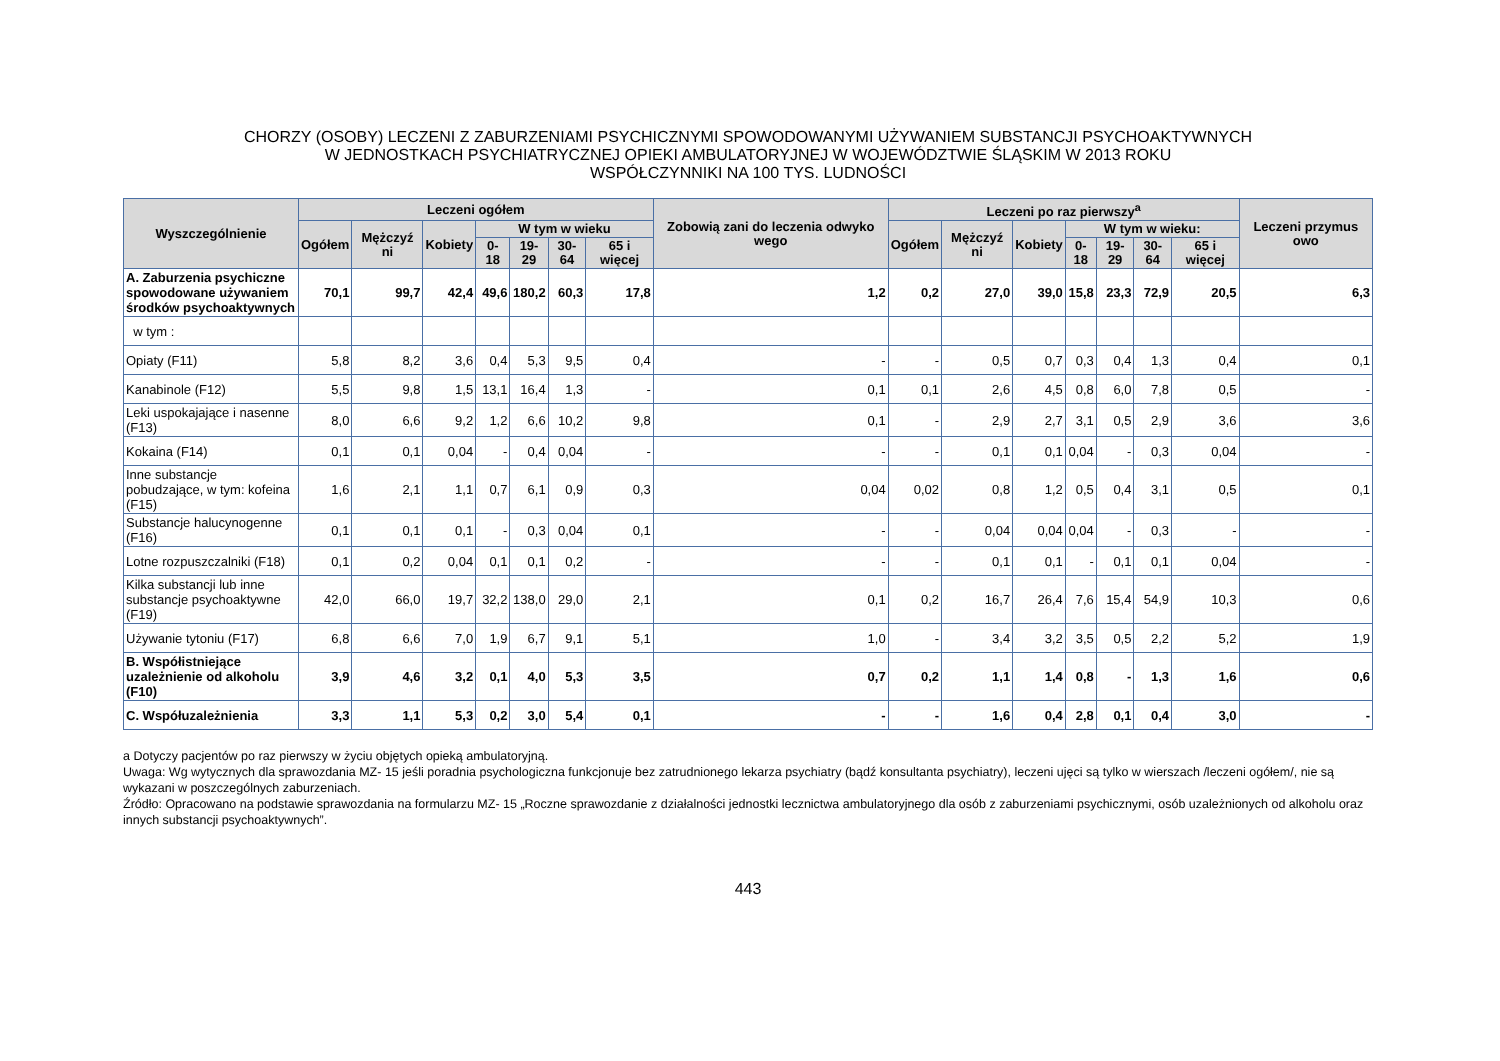CHORZY (OSOBY) LECZENI Z ZABURZENIAMI PSYCHICZNYMI SPOWODOWANYMI UŻYWANIEM SUBSTANCJI PSYCHOAKTYWNYCH
W JEDNOSTKACH PSYCHIATRYCZNEJ OPIEKI AMBULATORYJNEJ W WOJEWÓDZTWIE ŚLĄSKIM W 2013 ROKU
WSPÓŁCZYNNIKI NA 100 TYS. LUDNOŚCI
| Wyszczególnienie | Leczeni ogółem | | | | | | | Zobowią zani do leczenia odwyko wego | Leczeni po raz pierwszy<sup>a</sup> | | | | | | | Leczeni przymus owo |
| --- | --- | --- | --- | --- | --- | --- | --- | --- | --- | --- | --- | --- | --- | --- | --- | --- |
| | Ogółem | Mężczyź ni | Kobiety | W tym w wieku | | | | | Ogółem | Mężczyź ni | Kobiety | W tym w wieku: | | | | |
| | | | | 0- 18 | 19-29 | 30-64 | 65 i więcej | | | | | 0-18 | 19-29 | 30-64 | 65 i więcej | |
| A. Zaburzenia psychiczne spowodowane używaniem środków psychoaktywnych | 70,1 | 99,7 | 42,4 | 49,6 | 180,2 | 60,3 | 17,8 | 1,2 | 0,2 | 27,0 | 39,0 | 15,8 | 23,3 | 72,9 | 20,5 | 6,3 |
| w tym : | | | | | | | | | | | | | | | | |
| Opiaty (F11) | 5,8 | 8,2 | 3,6 | 0,4 | 5,3 | 9,5 | 0,4 | - | - | 0,5 | 0,7 | 0,3 | 0,4 | 1,3 | 0,4 | 0,1 |
| Kanabinole (F12) | 5,5 | 9,8 | 1,5 | 13,1 | 16,4 | 1,3 | - | 0,1 | 0,1 | 2,6 | 4,5 | 0,8 | 6,0 | 7,8 | 0,5 | - |
| Leki uspokajające i nasenne (F13) | 8,0 | 6,6 | 9,2 | 1,2 | 6,6 | 10,2 | 9,8 | 0,1 | - | 2,9 | 2,7 | 3,1 | 0,5 | 2,9 | 3,6 | 3,6 |
| Kokaina (F14) | 0,1 | 0,1 | 0,04 | - | 0,4 | 0,04 | - | - | - | 0,1 | 0,1 | 0,04 | - | 0,3 | 0,04 | - |
| Inne substancje pobudzające, w tym: kofeina (F15) | 1,6 | 2,1 | 1,1 | 0,7 | 6,1 | 0,9 | 0,3 | 0,04 | 0,02 | 0,8 | 1,2 | 0,5 | 0,4 | 3,1 | 0,5 | 0,1 |
| Substancje halucynogenne (F16) | 0,1 | 0,1 | 0,1 | - | 0,3 | 0,04 | 0,1 | - | - | 0,04 | 0,04 | 0,04 | - | 0,3 | - | - |
| Lotne rozpuszczalniki (F18) | 0,1 | 0,2 | 0,04 | 0,1 | 0,1 | 0,2 | - | - | - | 0,1 | 0,1 | - | 0,1 | 0,1 | 0,04 | - |
| Kilka substancji lub inne substancje psychoaktywne (F19) | 42,0 | 66,0 | 19,7 | 32,2 | 138,0 | 29,0 | 2,1 | 0,1 | 0,2 | 16,7 | 26,4 | 7,6 | 15,4 | 54,9 | 10,3 | 0,6 |
| Używanie tytoniu (F17) | 6,8 | 6,6 | 7,0 | 1,9 | 6,7 | 9,1 | 5,1 | 1,0 | - | 3,4 | 3,2 | 3,5 | 0,5 | 2,2 | 5,2 | 1,9 |
| B. Współistniejące uzależnienie od alkoholu (F10) | 3,9 | 4,6 | 3,2 | 0,1 | 4,0 | 5,3 | 3,5 | 0,7 | 0,2 | 1,1 | 1,4 | 0,8 | - | 1,3 | 1,6 | 0,6 |
| C. Współuzależnienia | 3,3 | 1,1 | 5,3 | 0,2 | 3,0 | 5,4 | 0,1 | - | - | 1,6 | 0,4 | 2,8 | 0,1 | 0,4 | 3,0 | - |
a Dotyczy pacjentów po raz pierwszy w życiu objętych opieką ambulatoryjną.
Uwaga: Wg wytycznych dla sprawozdania MZ- 15 jeśli poradnia psychologiczna funkcjonuje bez zatrudnionego lekarza psychiatry (bądź konsultanta psychiatry), leczeni ujęci są tylko w wierszach /leczeni ogółem/, nie są wykazani w poszczególnych zaburzeniach.
Źródło: Opracowano na podstawie sprawozdania na formularzu MZ- 15 „Roczne sprawozdanie z działalności jednostki lecznictwa ambulatoryjnego dla osób z zaburzeniami psychicznymi, osób uzależnionych od alkoholu oraz innych substancji psychoaktywnych”.
443